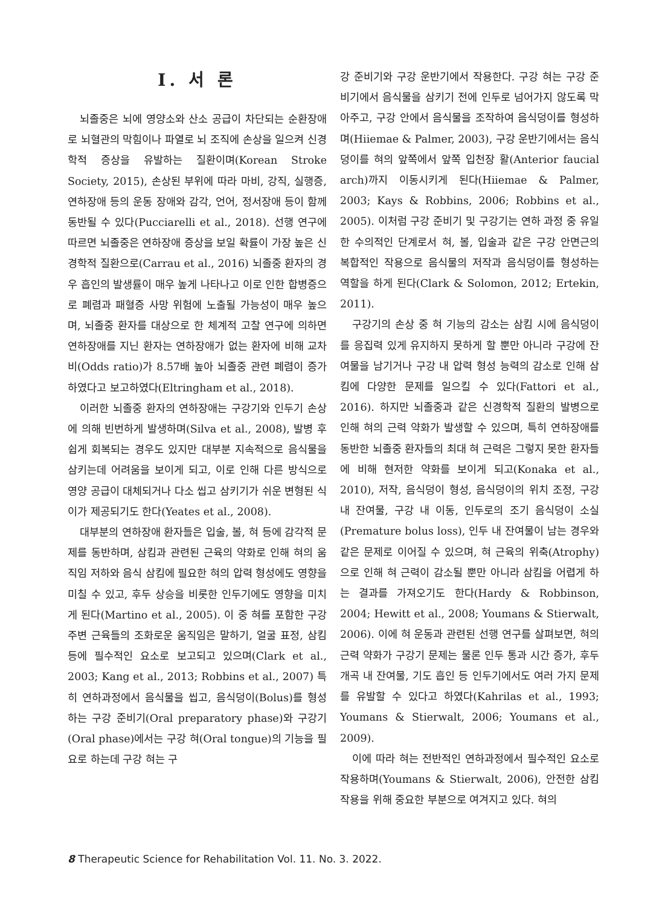I. 서 론
뇌졸중은 뇌에 영양소와 산소 공급이 차단되는 순환장애로 뇌혈관의 막힘이나 파열로 뇌 조직에 손상을 일으켜 신경학적 증상을 유발하는 질환이며(Korean Stroke Society, 2015), 손상된 부위에 따라 마비, 강직, 실행증, 연하장애 등의 운동 장애와 감각, 언어, 정서장애 등이 함께 동반될 수 있다(Pucciarelli et al., 2018). 선행 연구에 따르면 뇌졸중은 연하장애 증상을 보일 확률이 가장 높은 신경학적 질환으로(Carrau et al., 2016) 뇌졸중 환자의 경우 흡인의 발생률이 매우 높게 나타나고 이로 인한 합병증으로 폐렴과 패혈증 사망 위험에 노출될 가능성이 매우 높으며, 뇌졸중 환자를 대상으로 한 체계적 고찰 연구에 의하면 연하장애를 지닌 환자는 연하장애가 없는 환자에 비해 교차비(Odds ratio)가 8.57배 높아 뇌졸중 관련 폐렴이 증가하였다고 보고하였다(Eltringham et al., 2018).
이러한 뇌졸중 환자의 연하장애는 구강기와 인두기 손상에 의해 빈번하게 발생하며(Silva et al., 2008), 발병 후 쉽게 회복되는 경우도 있지만 대부분 지속적으로 음식물을 삼키는데 어려움을 보이게 되고, 이로 인해 다른 방식으로 영양 공급이 대체되거나 다소 씹고 삼키기가 쉬운 변형된 식이가 제공되기도 한다(Yeates et al., 2008).
대부분의 연하장애 환자들은 입술, 볼, 혀 등에 감각적 문제를 동반하며, 삼킴과 관련된 근육의 약화로 인해 혀의 움직임 저하와 음식 삼킴에 필요한 혀의 압력 형성에도 영향을 미칠 수 있고, 후두 상승을 비롯한 인두기에도 영향을 미치게 된다(Martino et al., 2005). 이 중 혀를 포함한 구강 주변 근육들의 조화로운 움직임은 말하기, 얼굴 표정, 삼킴 등에 필수적인 요소로 보고되고 있으며(Clark et al., 2003; Kang et al., 2013; Robbins et al., 2007) 특히 연하과정에서 음식물을 씹고, 음식덩이(Bolus)를 형성하는 구강 준비기(Oral preparatory phase)와 구강기(Oral phase)에서는 구강 혀(Oral tongue)의 기능을 필요로 하는데 구강 혀는 구
강 준비기와 구강 운반기에서 작용한다. 구강 혀는 구강 준비기에서 음식물을 삼키기 전에 인두로 넘어가지 않도록 막아주고, 구강 안에서 음식물을 조작하여 음식덩이를 형성하며(Hiiemae & Palmer, 2003), 구강 운반기에서는 음식덩이를 혀의 앞쪽에서 앞쪽 입천장 활(Anterior faucial arch)까지 이동시키게 된다(Hiiemae & Palmer, 2003; Kays & Robbins, 2006; Robbins et al., 2005). 이처럼 구강 준비기 및 구강기는 연하 과정 중 유일한 수의적인 단계로서 혀, 볼, 입술과 같은 구강 안면근의 복합적인 작용으로 음식물의 저작과 음식덩이를 형성하는 역할을 하게 된다(Clark & Solomon, 2012; Ertekin, 2011).
구강기의 손상 중 혀 기능의 감소는 삼킴 시에 음식덩이를 응집력 있게 유지하지 못하게 할 뿐만 아니라 구강에 잔여물을 남기거나 구강 내 압력 형성 능력의 감소로 인해 삼킴에 다양한 문제를 일으킬 수 있다(Fattori et al., 2016). 하지만 뇌졸중과 같은 신경학적 질환의 발병으로 인해 혀의 근력 약화가 발생할 수 있으며, 특히 연하장애를 동반한 뇌졸중 환자들의 최대 혀 근력은 그렇지 못한 환자들에 비해 현저한 약화를 보이게 되고(Konaka et al., 2010), 저작, 음식덩이 형성, 음식덩이의 위치 조정, 구강 내 잔여물, 구강 내 이동, 인두로의 조기 음식덩이 소실(Premature bolus loss), 인두 내 잔여물이 남는 경우와 같은 문제로 이어질 수 있으며, 혀 근육의 위축(Atrophy)으로 인해 혀 근력이 감소될 뿐만 아니라 삼킴을 어렵게 하는 결과를 가져오기도 한다(Hardy & Robbinson, 2004; Hewitt et al., 2008; Youmans & Stierwalt, 2006). 이에 혀 운동과 관련된 선행 연구를 살펴보면, 혀의 근력 약화가 구강기 문제는 물론 인두 통과 시간 증가, 후두개곡 내 잔여물, 기도 흡인 등 인두기에서도 여러 가지 문제를 유발할 수 있다고 하였다(Kahrilas et al., 1993; Youmans & Stierwalt, 2006; Youmans et al., 2009).
이에 따라 혀는 전반적인 연하과정에서 필수적인 요소로 작용하며(Youmans & Stierwalt, 2006), 안전한 삼킴 작용을 위해 중요한 부분으로 여겨지고 있다. 혀의
8 Therapeutic Science for Rehabilitation Vol. 11. No. 3. 2022.